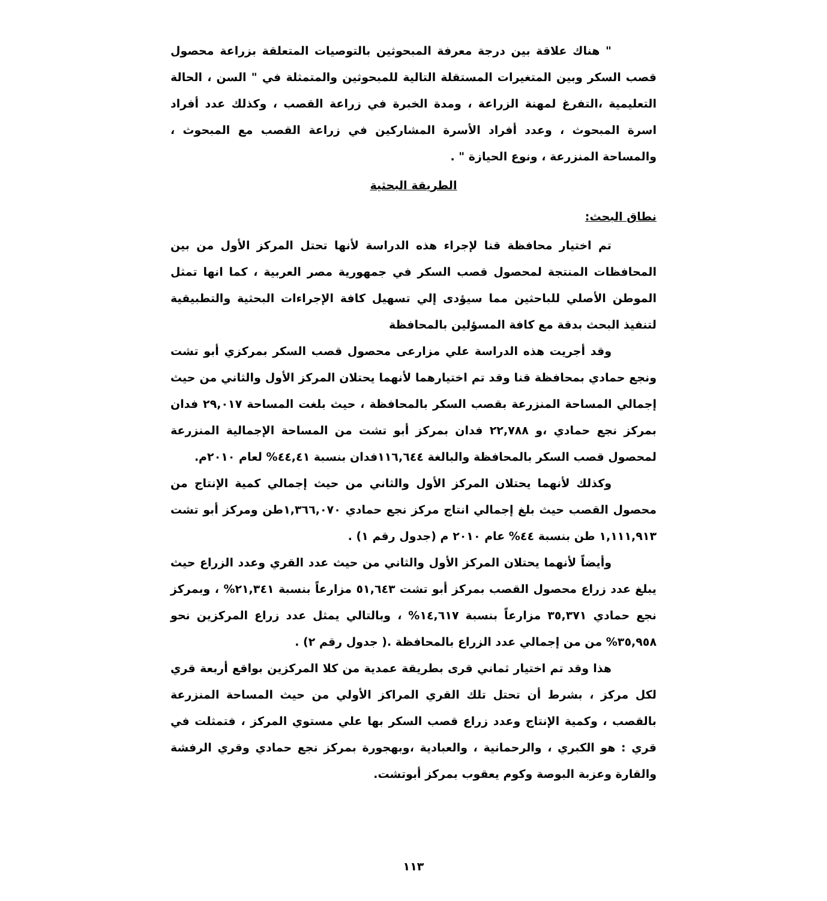" هناك علاقة بين درجة معرفة المبحوثين بالتوصيات المتعلقة بزراعة محصول قصب السكر وبين المتغيرات المستقلة التالية للمبحوثين والمتمثلة في " السن ، الحالة التعليمية ،التفرغ لمهنة الزراعة ، ومدة الخبرة في زراعة القصب ، وكذلك عدد أفراد اسرة المبحوث ، وعدد أفراد الأسرة المشاركين في زراعة القصب مع المبحوث ، والمساحة المنزرعة ، ونوع الحيازة " .
الطريقة البحثية
نطاق البحث:
تم اختيار محافظة قنا لإجراء هذه الدراسة لأنها تحتل المركز الأول من بين المحافظات المنتجة لمحصول قصب السكر في جمهورية مصر العربية ، كما انها تمثل الموطن الأصلي للباحثين مما سيؤدى إلي تسهيل كافة الإجراءات البحثية والتطبيقية لتنفيذ البحث بدقة مع كافة المسؤلين بالمحافظة
وقد أجريت هذه الدراسة علي مزارعى محصول قصب السكر بمركزي أبو تشت ونجع حمادي بمحافظة قنا وقد تم اختيارهما لأنهما يحتلان المركز الأول والثاني من حيث إجمالي المساحة المنزرعة بقصب السكر بالمحافظة ، حيث بلغت المساحة ٢٩,٠١٧ فدان بمركز نجع حمادي ،و ٢٢,٧٨٨ فدان بمركز أبو تشت من المساحة الإجمالية المنزرعة لمحصول قصب السكر بالمحافظة والبالغة ١١٦,٦٤٤فدان بنسبة ٤٤,٤١% لعام ٢٠١٠م.
وكذلك لأنهما يحتلان المركز الأول والثاني من حيث إجمالي كمية الإنتاج من محصول القصب حيث بلغ إجمالي انتاج مركز نجع حمادي ١,٣٦٦,٠٧٠طن ومركز أبو تشت ١,١١١,٩١٣ طن بنسبة ٤٤% عام ٢٠١٠ م (جدول رقم ١) .
وأيضاً لأنهما يحتلان المركز الأول والثاني من حيث عدد القري وعدد الزراع حيث يبلغ عدد زراع محصول القصب بمركز أبو تشت ٥١,٦٤٣ مزارعاً بنسبة ٢١,٣٤١% ، وبمركز نجع حمادي ٣٥,٣٧١ مزارعاً بنسبة ١٤,٦١٧% ، وبالتالي يمثل عدد زراع المركزين نحو ٣٥,٩٥٨% من من إجمالي عدد الزراع بالمحافظة .( جدول رقم ٢) .
هذا وقد تم اختيار ثماني قرى بطريقة عمدية من كلا المركزين بواقع أربعة قري لكل مركز ، بشرط أن تحتل تلك القري المراكز الأولي من حيث المساحة المنزرعة بالقصب ، وكمية الإنتاج وعدد زراع قصب السكر بها علي مستوي المركز ، فتمثلت في قري : هو الكبري ، والرحمانية ، والعبادية ،وبهجورة بمركز نجع حمادي وقري الرفشة والقارة وعزبة البوصة وكوم يعقوب بمركز أبوتشت.
١١٣